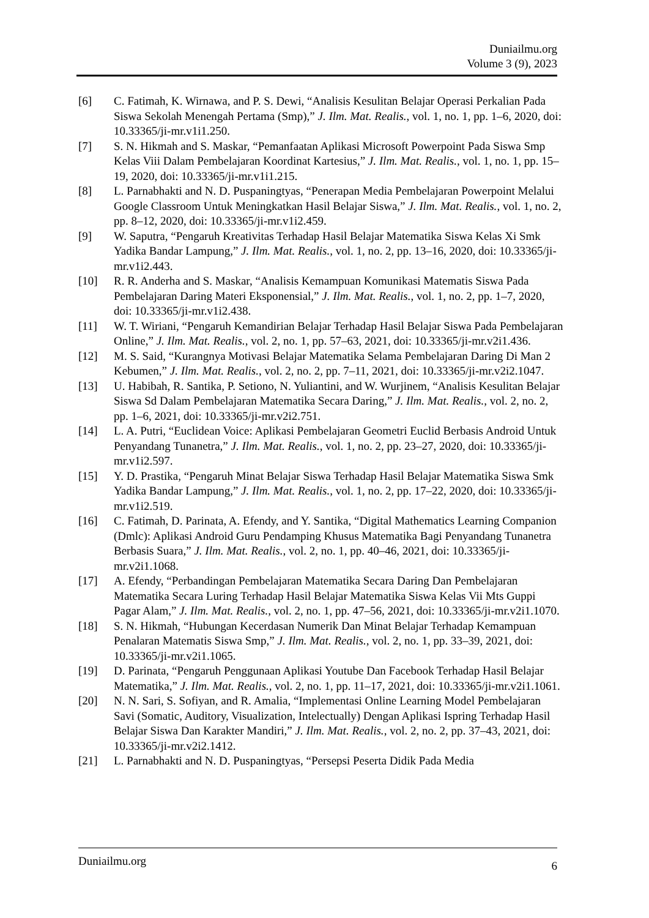Duniailmu.org
Volume 3 (9), 2023
[6] C. Fatimah, K. Wirnawa, and P. S. Dewi, “Analisis Kesulitan Belajar Operasi Perkalian Pada Siswa Sekolah Menengah Pertama (Smp),” J. Ilm. Mat. Realis., vol. 1, no. 1, pp. 1–6, 2020, doi: 10.33365/ji-mr.v1i1.250.
[7] S. N. Hikmah and S. Maskar, “Pemanfaatan Aplikasi Microsoft Powerpoint Pada Siswa Smp Kelas Viii Dalam Pembelajaran Koordinat Kartesius,” J. Ilm. Mat. Realis., vol. 1, no. 1, pp. 15–19, 2020, doi: 10.33365/ji-mr.v1i1.215.
[8] L. Parnabhakti and N. D. Puspaningtyas, “Penerapan Media Pembelajaran Powerpoint Melalui Google Classroom Untuk Meningkatkan Hasil Belajar Siswa,” J. Ilm. Mat. Realis., vol. 1, no. 2, pp. 8–12, 2020, doi: 10.33365/ji-mr.v1i2.459.
[9] W. Saputra, “Pengaruh Kreativitas Terhadap Hasil Belajar Matematika Siswa Kelas Xi Smk Yadika Bandar Lampung,” J. Ilm. Mat. Realis., vol. 1, no. 2, pp. 13–16, 2020, doi: 10.33365/ji-mr.v1i2.443.
[10] R. R. Anderha and S. Maskar, “Analisis Kemampuan Komunikasi Matematis Siswa Pada Pembelajaran Daring Materi Eksponensial,” J. Ilm. Mat. Realis., vol. 1, no. 2, pp. 1–7, 2020, doi: 10.33365/ji-mr.v1i2.438.
[11] W. T. Wiriani, “Pengaruh Kemandirian Belajar Terhadap Hasil Belajar Siswa Pada Pembelajaran Online,” J. Ilm. Mat. Realis., vol. 2, no. 1, pp. 57–63, 2021, doi: 10.33365/ji-mr.v2i1.436.
[12] M. S. Said, “Kurangnya Motivasi Belajar Matematika Selama Pembelajaran Daring Di Man 2 Kebumen,” J. Ilm. Mat. Realis., vol. 2, no. 2, pp. 7–11, 2021, doi: 10.33365/ji-mr.v2i2.1047.
[13] U. Habibah, R. Santika, P. Setiono, N. Yuliantini, and W. Wurjinem, “Analisis Kesulitan Belajar Siswa Sd Dalam Pembelajaran Matematika Secara Daring,” J. Ilm. Mat. Realis., vol. 2, no. 2, pp. 1–6, 2021, doi: 10.33365/ji-mr.v2i2.751.
[14] L. A. Putri, “Euclidean Voice: Aplikasi Pembelajaran Geometri Euclid Berbasis Android Untuk Penyandang Tunanetra,” J. Ilm. Mat. Realis., vol. 1, no. 2, pp. 23–27, 2020, doi: 10.33365/ji-mr.v1i2.597.
[15] Y. D. Prastika, “Pengaruh Minat Belajar Siswa Terhadap Hasil Belajar Matematika Siswa Smk Yadika Bandar Lampung,” J. Ilm. Mat. Realis., vol. 1, no. 2, pp. 17–22, 2020, doi: 10.33365/ji-mr.v1i2.519.
[16] C. Fatimah, D. Parinata, A. Efendy, and Y. Santika, “Digital Mathematics Learning Companion (Dmlc): Aplikasi Android Guru Pendamping Khusus Matematika Bagi Penyandang Tunanetra Berbasis Suara,” J. Ilm. Mat. Realis., vol. 2, no. 1, pp. 40–46, 2021, doi: 10.33365/ji-mr.v2i1.1068.
[17] A. Efendy, “Perbandingan Pembelajaran Matematika Secara Daring Dan Pembelajaran Matematika Secara Luring Terhadap Hasil Belajar Matematika Siswa Kelas Vii Mts Guppi Pagar Alam,” J. Ilm. Mat. Realis., vol. 2, no. 1, pp. 47–56, 2021, doi: 10.33365/ji-mr.v2i1.1070.
[18] S. N. Hikmah, “Hubungan Kecerdasan Numerik Dan Minat Belajar Terhadap Kemampuan Penalaran Matematis Siswa Smp,” J. Ilm. Mat. Realis., vol. 2, no. 1, pp. 33–39, 2021, doi: 10.33365/ji-mr.v2i1.1065.
[19] D. Parinata, “Pengaruh Penggunaan Aplikasi Youtube Dan Facebook Terhadap Hasil Belajar Matematika,” J. Ilm. Mat. Realis., vol. 2, no. 1, pp. 11–17, 2021, doi: 10.33365/ji-mr.v2i1.1061.
[20] N. N. Sari, S. Sofiyan, and R. Amalia, “Implementasi Online Learning Model Pembelajaran Savi (Somatic, Auditory, Visualization, Intelectually) Dengan Aplikasi Ispring Terhadap Hasil Belajar Siswa Dan Karakter Mandiri,” J. Ilm. Mat. Realis., vol. 2, no. 2, pp. 37–43, 2021, doi: 10.33365/ji-mr.v2i2.1412.
[21] L. Parnabhakti and N. D. Puspaningtyas, “Persepsi Peserta Didik Pada Media
Duniailmu.org 6